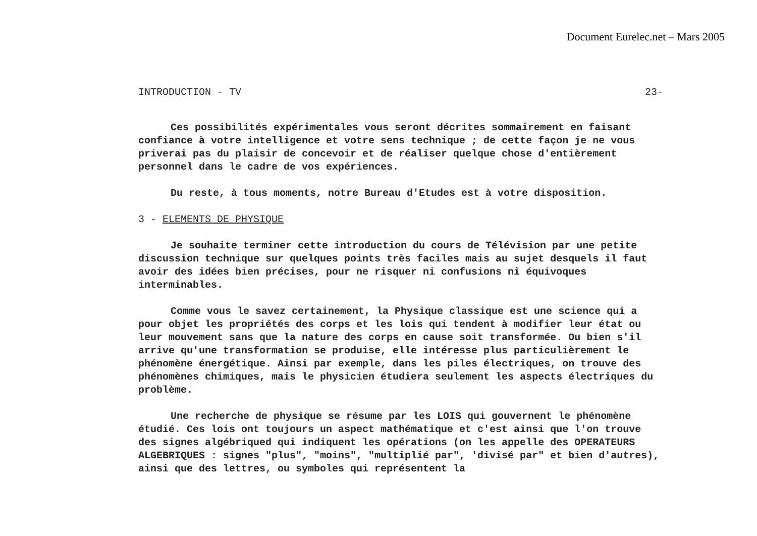Document Eurelec.net – Mars 2005
INTRODUCTION - TV 23-
Ces possibilités expérimentales vous seront décrites sommairement en faisant confiance à votre intelligence et votre sens technique ; de cette façon je ne vous priverai pas du plaisir de concevoir et de réaliser quelque chose d'entièrement personnel dans le cadre de vos expériences.
Du reste, à tous moments, notre Bureau d'Etudes est à votre disposition.
3 - ELEMENTS DE PHYSIQUE
Je souhaite terminer cette introduction du cours de Télévision par une petite discussion technique sur quelques points très faciles mais au sujet desquels il faut avoir des idées bien précises, pour ne risquer ni confusions ni équivoques interminables.
Comme vous le savez certainement, la Physique classique est une science qui a pour objet les propriétés des corps et les lois qui tendent à modifier leur état ou leur mouvement sans que la nature des corps en cause soit transformée. Ou bien s'il arrive qu'une transformation se produise, elle intéresse plus particulièrement le phénomène énergétique. Ainsi par exemple, dans les piles électriques, on trouve des phénomènes chimiques, mais le physicien étudiera seulement les aspects électriques du problème.
Une recherche de physique se résume par les LOIS qui gouvernent le phénomène étudié. Ces lois ont toujours un aspect mathématique et c'est ainsi que l'on trouve des signes algébriqued qui indiquent les opérations (on les appelle des OPERATEURS ALGEBRIQUES : signes "plus", "moins", "multiplié par", 'divisé par" et bien d'autres), ainsi que des lettres, ou symboles qui représentent la